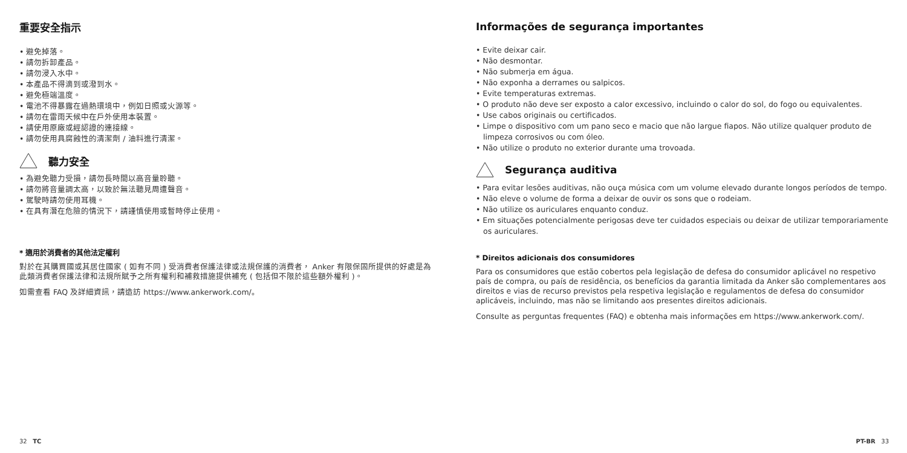重要安全指示
• 避免掉落。
• 請勿拆卸產品。
• 請勿浸入水中。
• 本產品不得滴到或潑到水。
• 避免極端溫度。
• 電池不得暴露在過熱環境中，例如日照或火源等。
• 請勿在雷雨天候中在戶外使用本裝置。
• 請使用原廠或經認證的連接線。
• 請勿使用具腐蝕性的清潔劑 / 油料進行清潔。
聽力安全
• 為避免聽力受損，請勿長時間以高音量聆聽。
• 請勿將音量調太高，以致於無法聽見周遭聲音。
• 駕駛時請勿使用耳機。
• 在具有潛在危險的情況下，請謹慎使用或暫時停止使用。
* 適用於消費者的其他法定權利
對於在其購買國或其居住國家 ( 如有不同 ) 受消費者保護法律或法規保護的消費者， Anker 有限保固所提供的好處是為此類消費者保護法律和法規所賦予之所有權利和補救措施提供補充 ( 包括但不限於這些額外權利 )。
如需查看 FAQ 及詳細資訊，請造訪 https://www.ankerwork.com/。
32 TC
Informações de segurança importantes
• Evite deixar cair.
• Não desmontar.
• Não submerja em água.
• Não exponha a derrames ou salpicos.
• Evite temperaturas extremas.
• O produto não deve ser exposto a calor excessivo, incluindo o calor do sol, do fogo ou equivalentes.
• Use cabos originais ou certificados.
• Limpe o dispositivo com um pano seco e macio que não largue fiapos. Não utilize qualquer produto de limpeza corrosivos ou com óleo.
• Não utilize o produto no exterior durante uma trovoada.
Segurança auditiva
• Para evitar lesões auditivas, não ouça música com um volume elevado durante longos períodos de tempo.
• Não eleve o volume de forma a deixar de ouvir os sons que o rodeiam.
• Não utilize os auriculares enquanto conduz.
• Em situações potencialmente perigosas deve ter cuidados especiais ou deixar de utilizar temporariamente os auriculares.
* Direitos adicionais dos consumidores
Para os consumidores que estão cobertos pela legislação de defesa do consumidor aplicável no respetivo país de compra, ou país de residência, os benefícios da garantia limitada da Anker são complementares aos direitos e vias de recurso previstos pela respetiva legislação e regulamentos de defesa do consumidor aplicáveis, incluindo, mas não se limitando aos presentes direitos adicionais.
Consulte as perguntas frequentes (FAQ) e obtenha mais informações em https://www.ankerwork.com/.
PT-BR 33